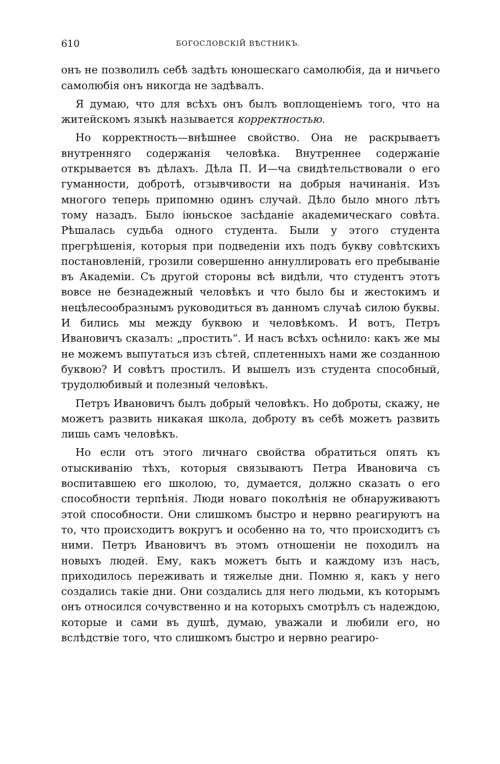610 БОГОСЛОВСКІЙ ВѢСТНИКЪ.
онъ не позволилъ себѣ задѣть юношескаго самолюбія, да и ничьего самолюбія онъ никогда не задѣвалъ.
Я думаю, что для всѣхъ онъ былъ воплощеніемъ того, что на житейскомъ языкѣ называется корректностью.
Но корректность—внѣшнее свойство. Она не раскрываетъ внутренняго содержанія человѣка. Внутреннее содержаніе открывается въ дѣлахъ. Дѣла П. И—ча свидѣтельствовали о его гуманности, добротѣ, отзывчивости на добрыя начинанія. Изъ многого теперь припомню одинъ случай. Дѣло было много лѣтъ тому назадъ. Было іюньское засѣданіе академическаго совѣта. Рѣшалась судьба одного студента. Были у этого студента прегрѣшенія, которыя при подведеніи ихъ подъ букву совѣтскихъ постановленій, грозили совершенно аннуллировать его пребываніе въ Академіи. Съ другой стороны всѣ видѣли, что студентъ этотъ вовсе не безнадежный человѣкъ и что было бы и жестокимъ и нецѣлесообразнымъ руководиться въ данномъ случаѣ силою буквы. И бились мы между буквою и человѣкомъ. И вотъ, Петръ Ивановичъ сказалъ: „простить“. И насъ всѣхъ осѣнило: какъ же мы не можемъ выпутаться изъ сѣтей, сплетенныхъ нами же созданною буквою? И совѣтъ простилъ. И вышелъ изъ студента способный, трудолюбивый и полезный человѣкъ.
Петръ Ивановичъ былъ добрый человѣкъ. Но доброты, скажу, не можетъ развить никакая школа, доброту въ себѣ можетъ развить лишь самъ человѣкъ.
Но если отъ этого личнаго свойства обратиться опять къ отыскиванію тѣхъ, которыя связываютъ Петра Ивановича съ воспитавшею его школою, то, думается, должно сказать о его способности терпѣнія. Люди новаго поколѣнія не обнаруживаютъ этой способности. Они слишкомъ быстро и нервно реагируютъ на то, что происходитъ вокругъ и особенно на то, что происходитъ съ ними. Петръ Ивановичъ въ этомъ отношеніи не походилъ на новыхъ людей. Ему, какъ можетъ быть и каждому изъ насъ, приходилось переживать и тяжелые дни. Помню я, какъ у него создались такіе дни. Они создались для него людьми, къ которымъ онъ относился сочувственно и на которыхъ смотрѣлъ съ надеждою, которые и сами въ душѣ, думаю, уважали и любили его, но вслѣдствіе того, что слишкомъ быстро и нервно реагиро-